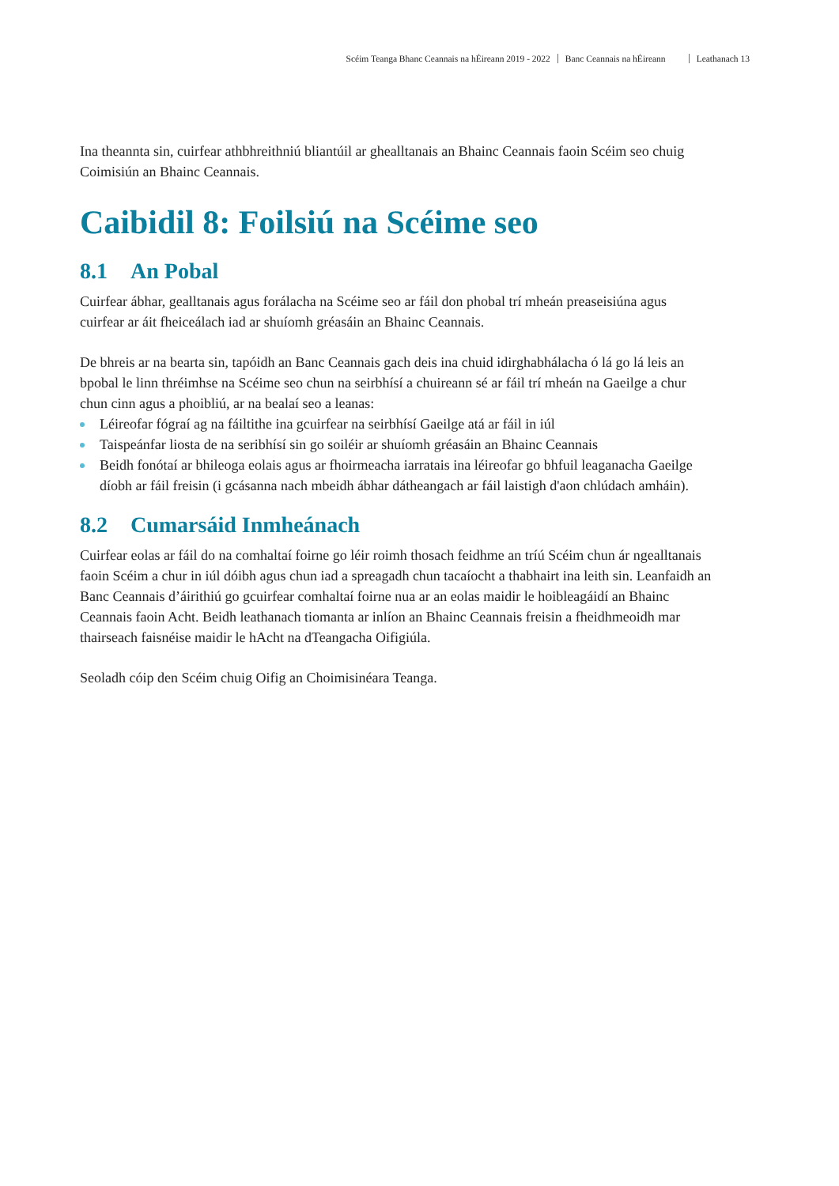Scéim Teanga Bhanc Ceannais na hÉireann 2019 - 2022 Banc Ceannais na hÉireann Leathanach 13
Ina theannta sin, cuirfear athbhreithniú bliantúil ar ghealltanais an Bhainc Ceannais faoin Scéim seo chuig Coimisiún an Bhainc Ceannais.
Caibidil 8: Foilsiú na Scéime seo
8.1 An Pobal
Cuirfear ábhar, gealltanais agus forálacha na Scéime seo ar fáil don phobal trí mheán preaseisiúna agus cuirfear ar áit fheiceálach iad ar shuíomh gréasáin an Bhainc Ceannais.
De bhreis ar na bearta sin, tapóidh an Banc Ceannais gach deis ina chuid idirghabhálacha ó lá go lá leis an bpobal le linn thréimhse na Scéime seo chun na seirbhísí a chuireann sé ar fáil trí mheán na Gaeilge a chur chun cinn agus a phoibliú, ar na bealaí seo a leanas:
Léireofar fógraí ag na fáiltithe ina gcuirfear na seirbhísí Gaeilge atá ar fáil in iúl
Taispeánfar liosta de na seribhísí sin go soiléir ar shuíomh gréasáin an Bhainc Ceannais
Beidh fonótaí ar bhileoga eolais agus ar fhoirmeacha iarratais ina léireofar go bhfuil leaganacha Gaeilge díobh ar fáil freisin (i gcásanna nach mbeidh ábhar dátheangach ar fáil laistigh d'aon chlúdach amháin).
8.2 Cumarsáid Inmheánach
Cuirfear eolas ar fáil do na comhaltaí foirne go léir roimh thosach feidhme an tríú Scéim chun ár ngealltanais faoin Scéim a chur in iúl dóibh agus chun iad a spreagadh chun tacaíocht a thabhairt ina leith sin. Leanfaidh an Banc Ceannais d’áirithiú go gcuirfear comhaltaí foirne nua ar an eolas maidir le hoibleagáidí an Bhainc Ceannais faoin Acht. Beidh leathanach tiomanta ar inlíon an Bhainc Ceannais freisin a fheidhmeoidh mar thairseach faisnéise maidir le hAcht na dTeangacha Oifigiúla.
Seoladh cóip den Scéim chuig Oifig an Choimisinéara Teanga.